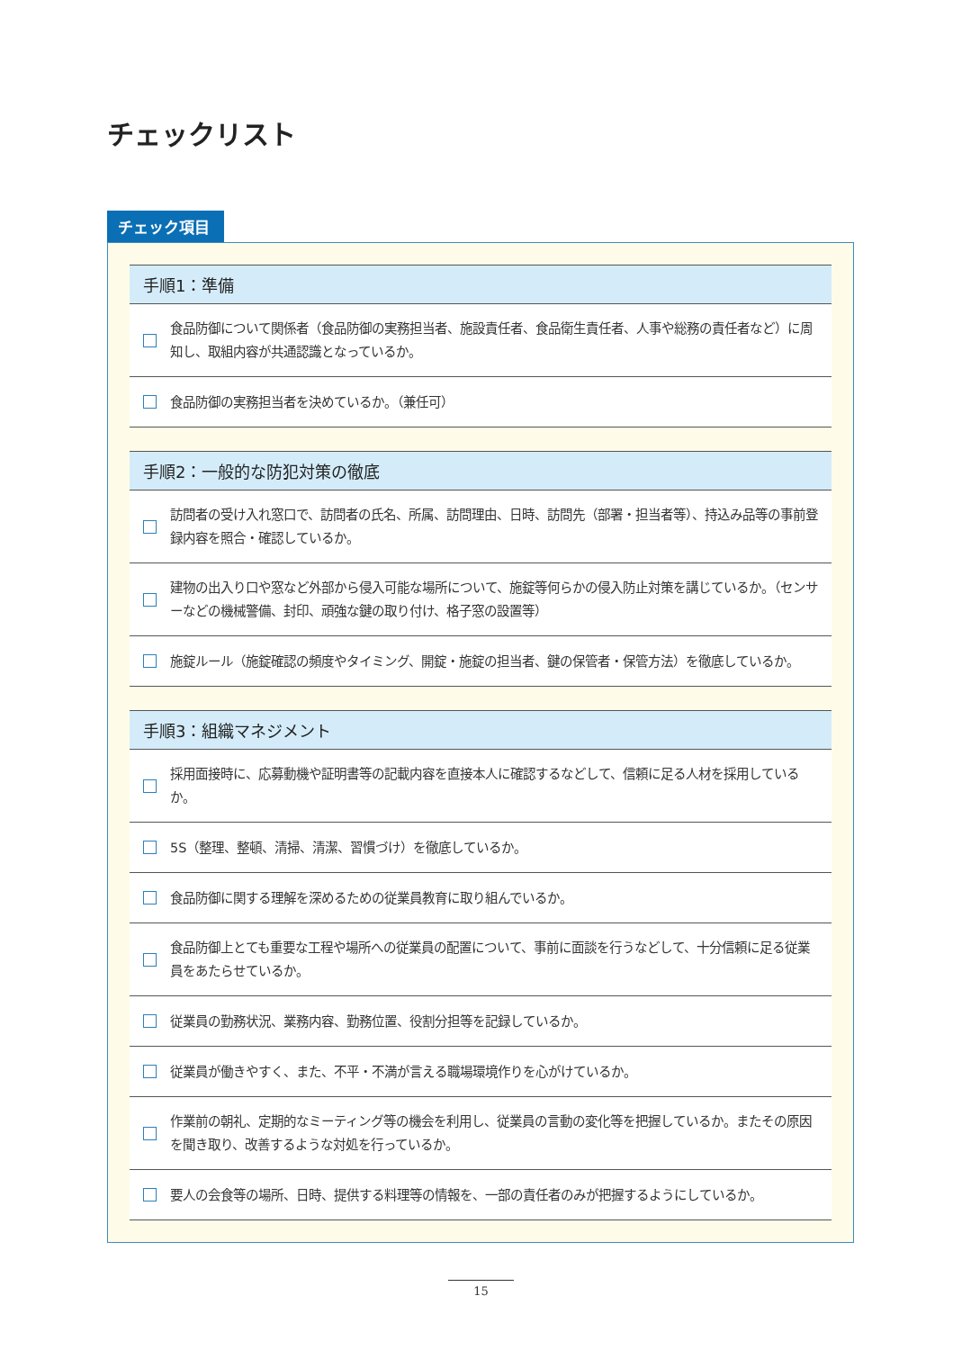チェックリスト
チェック項目
手順1：準備
食品防御について関係者（食品防御の実務担当者、施設責任者、食品衛生責任者、人事や総務の責任者など）に周知し、取組内容が共通認識となっているか。
食品防御の実務担当者を決めているか。（兼任可）
手順2：一般的な防犯対策の徹底
訪問者の受け入れ窓口で、訪問者の氏名、所属、訪問理由、日時、訪問先（部署・担当者等）、持込み品等の事前登録内容を照合・確認しているか。
建物の出入り口や窓など外部から侵入可能な場所について、施錠等何らかの侵入防止対策を講じているか。（センサーなどの機械警備、封印、頑強な鍵の取り付け、格子窓の設置等）
施錠ルール（施錠確認の頻度やタイミング、開錠・施錠の担当者、鍵の保管者・保管方法）を徹底しているか。
手順3：組織マネジメント
採用面接時に、応募動機や証明書等の記載内容を直接本人に確認するなどして、信頼に足る人材を採用しているか。
5S（整理、整頓、清掃、清潔、習慣づけ）を徹底しているか。
食品防御に関する理解を深めるための従業員教育に取り組んでいるか。
食品防御上とても重要な工程や場所への従業員の配置について、事前に面談を行うなどして、十分信頼に足る従業員をあたらせているか。
従業員の勤務状況、業務内容、勤務位置、役割分担等を記録しているか。
従業員が働きやすく、また、不平・不満が言える職場環境作りを心がけているか。
作業前の朝礼、定期的なミーティング等の機会を利用し、従業員の言動の変化等を把握しているか。またその原因を聞き取り、改善するような対処を行っているか。
要人の会食等の場所、日時、提供する料理等の情報を、一部の責任者のみが把握するようにしているか。
15